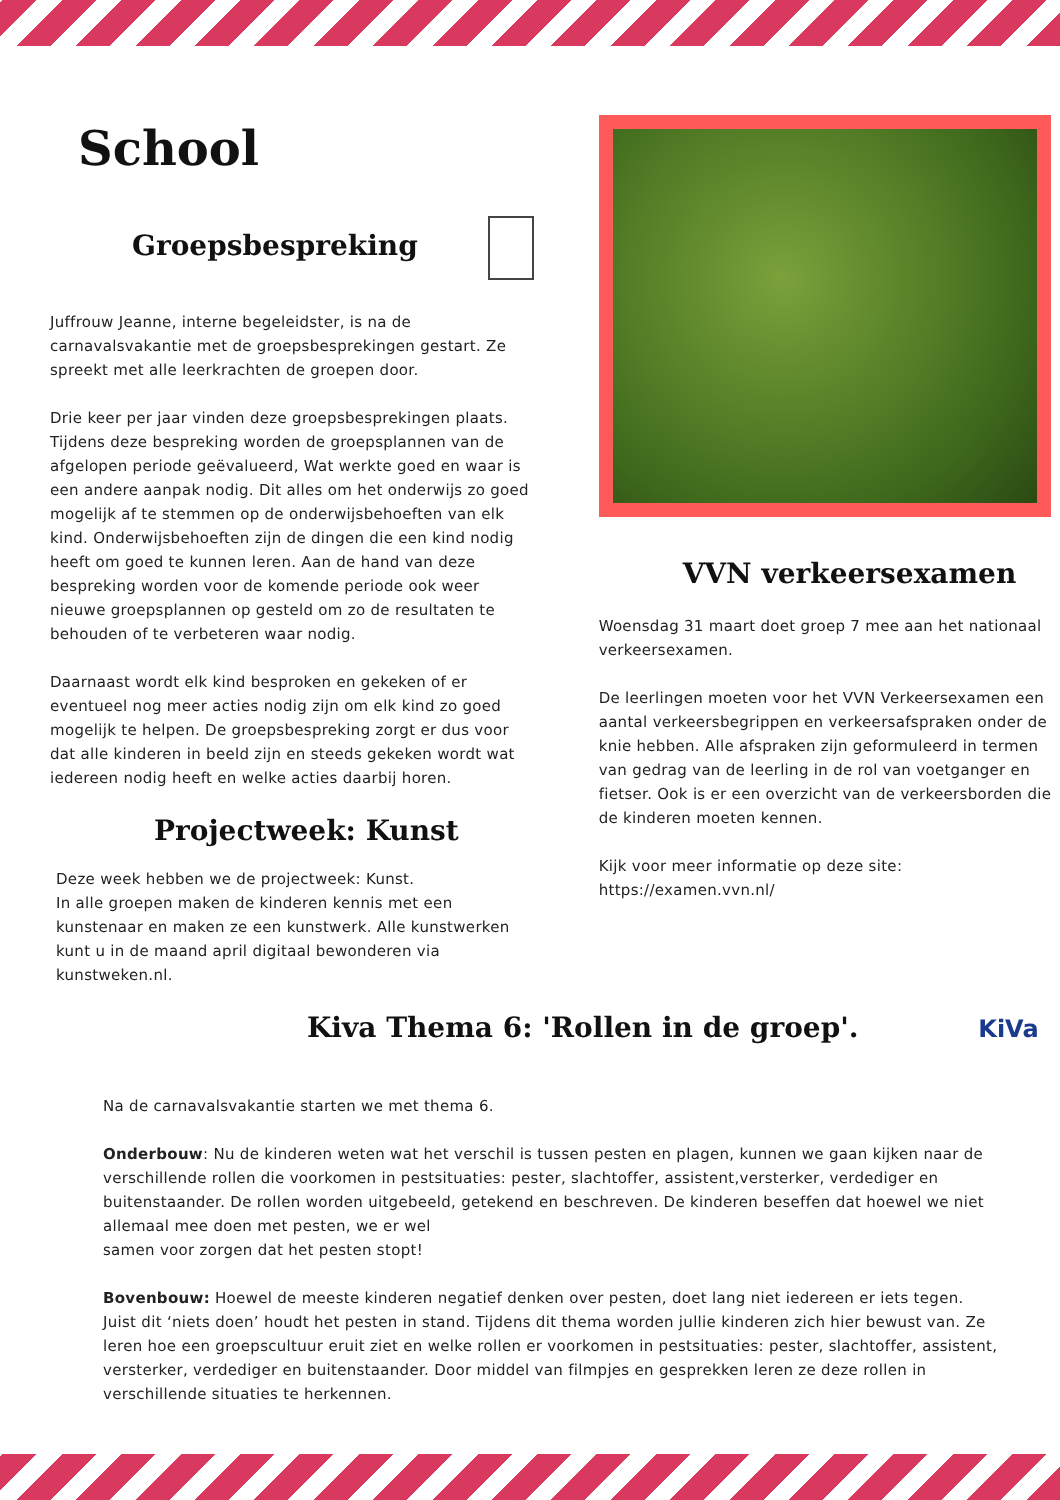School
Groepsbespreking
Juffrouw Jeanne, interne begeleidster, is na de carnavalsvakantie met de groepsbesprekingen gestart. Ze spreekt met alle leerkrachten de groepen door.
Drie keer per jaar vinden deze groepsbesprekingen plaats. Tijdens deze bespreking worden de groepsplannen van de afgelopen periode geëvalueerd, Wat werkte goed en waar is een andere aanpak nodig. Dit alles om het onderwijs zo goed mogelijk af te stemmen op de onderwijsbehoeften van elk kind. Onderwijsbehoeften zijn de dingen die een kind nodig heeft om goed te kunnen leren. Aan de hand van deze bespreking worden voor de komende periode ook weer nieuwe groepsplannen op gesteld om zo de resultaten te behouden of te verbeteren waar nodig.
Daarnaast wordt elk kind besproken en gekeken of er eventueel nog meer acties nodig zijn om elk kind zo goed mogelijk te helpen. De groepsbespreking zorgt er dus voor dat alle kinderen in beeld zijn en steeds gekeken wordt wat iedereen nodig heeft en welke acties daarbij horen.
Projectweek: Kunst
Deze week hebben we de projectweek: Kunst.
In alle groepen maken de kinderen kennis met een kunstenaar en maken ze een kunstwerk. Alle kunstwerken kunt u in de maand april digitaal bewonderen via kunstweken.nl.
VVN verkeersexamen
Woensdag 31 maart doet groep 7 mee aan het nationaal verkeersexamen.
De leerlingen moeten voor het VVN Verkeersexamen een aantal verkeersbegrippen en verkeersafspraken onder de knie hebben. Alle afspraken zijn geformuleerd in termen van gedrag van de leerling in de rol van voetganger en fietser. Ook is er een overzicht van de verkeersborden die de kinderen moeten kennen.
Kijk voor meer informatie op deze site:
https://examen.vvn.nl/
Kiva Thema 6: 'Rollen in de groep'. KiVa
Na de carnavalsvakantie starten we met thema 6.
Onderbouw: Nu de kinderen weten wat het verschil is tussen pesten en plagen, kunnen we gaan kijken naar de verschillende rollen die voorkomen in pestsituaties: pester, slachtoffer, assistent,versterker, verdediger en buitenstaander. De rollen worden uitgebeeld, getekend en beschreven. De kinderen beseffen dat hoewel we niet allemaal mee doen met pesten, we er wel
samen voor zorgen dat het pesten stopt!
Bovenbouw: Hoewel de meeste kinderen negatief denken over pesten, doet lang niet iedereen er iets tegen. Juist dit ‘niets doen’ houdt het pesten in stand. Tijdens dit thema worden jullie kinderen zich hier bewust van. Ze leren hoe een groepscultuur eruit ziet en welke rollen er voorkomen in pestsituaties: pester, slachtoffer, assistent, versterker, verdediger en buitenstaander. Door middel van filmpjes en gesprekken leren ze deze rollen in verschillende situaties te herkennen.